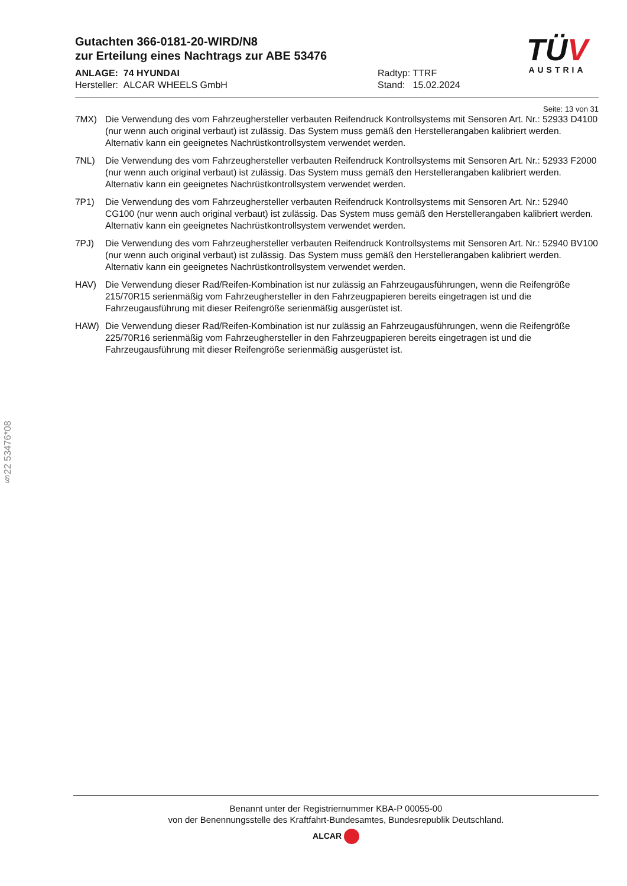Gutachten 366-0181-20-WIRD/N8
zur Erteilung eines Nachtrags zur ABE 53476
ANLAGE: 74 HYUNDAI
Hersteller: ALCAR WHEELS GmbH
Radtyp: TTRF
Stand: 15.02.2024
TÜV
AUSTRIA
Seite: 13 von 31
7MX) Die Verwendung des vom Fahrzeughersteller verbauten Reifendruck Kontrollsystems mit Sensoren Art. Nr.: 52933 D4100 (nur wenn auch original verbaut) ist zulässig. Das System muss gemäß den Herstellerangaben kalibriert werden. Alternativ kann ein geeignetes Nachrüstkontrollsystem verwendet werden.
7NL) Die Verwendung des vom Fahrzeughersteller verbauten Reifendruck Kontrollsystems mit Sensoren Art. Nr.: 52933 F2000 (nur wenn auch original verbaut) ist zulässig. Das System muss gemäß den Herstellerangaben kalibriert werden. Alternativ kann ein geeignetes Nachrüstkontrollsystem verwendet werden.
7P1) Die Verwendung des vom Fahrzeughersteller verbauten Reifendruck Kontrollsystems mit Sensoren Art. Nr.: 52940 CG100 (nur wenn auch original verbaut) ist zulässig. Das System muss gemäß den Herstellerangaben kalibriert werden. Alternativ kann ein geeignetes Nachrüstkontrollsystem verwendet werden.
7PJ) Die Verwendung des vom Fahrzeughersteller verbauten Reifendruck Kontrollsystems mit Sensoren Art. Nr.: 52940 BV100 (nur wenn auch original verbaut) ist zulässig. Das System muss gemäß den Herstellerangaben kalibriert werden. Alternativ kann ein geeignetes Nachrüstkontrollsystem verwendet werden.
HAV) Die Verwendung dieser Rad/Reifen-Kombination ist nur zulässig an Fahrzeugausführungen, wenn die Reifengröße 215/70R15 serienmäßig vom Fahrzeughersteller in den Fahrzeugpapieren bereits eingetragen ist und die Fahrzeugausführung mit dieser Reifengröße serienmäßig ausgerüstet ist.
HAW) Die Verwendung dieser Rad/Reifen-Kombination ist nur zulässig an Fahrzeugausführungen, wenn die Reifengröße 225/70R16 serienmäßig vom Fahrzeughersteller in den Fahrzeugpapieren bereits eingetragen ist und die Fahrzeugausführung mit dieser Reifengröße serienmäßig ausgerüstet ist.
§22 53476*08
Benannt unter der Registriernummer KBA-P 00055-00
von der Benennungsstelle des Kraftfahrt-Bundesamtes, Bundesrepublik Deutschland.
ALCAR